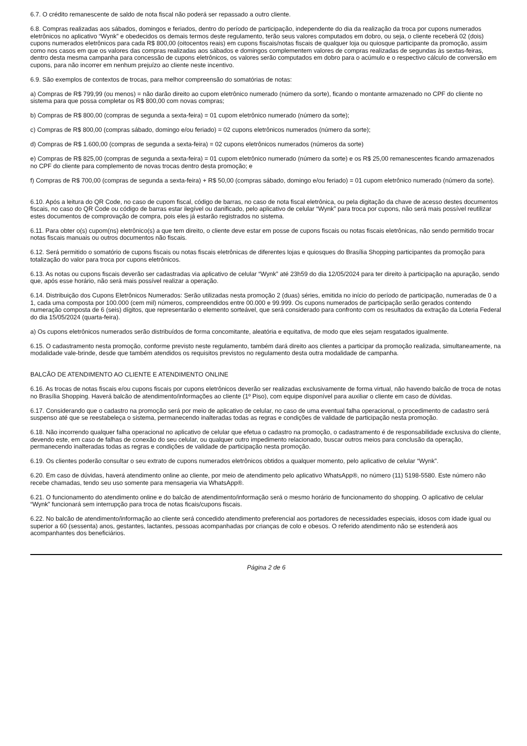6.7. O crédito remanescente de saldo de nota fiscal não poderá ser repassado a outro cliente.
6.8. Compras realizadas aos sábados, domingos e feriados, dentro do período de participação, independente do dia da realização da troca por cupons numerados eletrônicos no aplicativo “Wynk” e obedecidos os demais termos deste regulamento, terão seus valores computados em dobro, ou seja, o cliente receberá 02 (dois) cupons numerados eletrônicos para cada R$ 800,00 (oitocentos reais) em cupons fiscais/notas fiscais de qualquer loja ou quiosque participante da promoção, assim como nos casos em que os valores das compras realizadas aos sábados e domingos complementem valores de compras realizadas de segundas às sextas-feiras, dentro desta mesma campanha para concessão de cupons eletrônicos, os valores serão computados em dobro para o acúmulo e o respectivo cálculo de conversão em cupons, para não incorrer em nenhum prejuízo ao cliente neste incentivo.
6.9. São exemplos de contextos de trocas, para melhor compreensão do somatórias de notas:
a) Compras de R$ 799,99 (ou menos) = não darão direito ao cupom eletrônico numerado (número da sorte), ficando o montante armazenado no CPF do cliente no sistema para que possa completar os R$ 800,00 com novas compras;
b) Compras de R$ 800,00 (compras de segunda a sexta-feira) = 01 cupom eletrônico numerado (número da sorte);
c) Compras de R$ 800,00 (compras sábado, domingo e/ou feriado) = 02 cupons eletrônicos numerados (número da sorte);
d) Compras de R$ 1.600,00 (compras de segunda a sexta-feira) = 02 cupons eletrônicos numerados (números da sorte)
e) Compras de R$ 825,00 (compras de segunda a sexta-feira) = 01 cupom eletrônico numerado (número da sorte) e os R$ 25,00 remanescentes ficando armazenados no CPF do cliente para complemento de novas trocas dentro desta promoção; e
f) Compras de R$ 700,00 (compras de segunda a sexta-feira) + R$ 50,00 (compras sábado, domingo e/ou feriado) = 01 cupom eletrônico numerado (número da sorte).
6.10. Após a leitura do QR Code, no caso de cupom fiscal, código de barras, no caso de nota fiscal eletrônica, ou pela digitação da chave de acesso destes documentos fiscais, no caso do QR Code ou código de barras estar ilegível ou danificado, pelo aplicativo de celular “Wynk” para troca por cupons, não será mais possível reutilizar estes documentos de comprovação de compra, pois eles já estarão registrados no sistema.
6.11. Para obter o(s) cupom(ns) eletrônico(s) a que tem direito, o cliente deve estar em posse de cupons fiscais ou notas fiscais eletrônicas, não sendo permitido trocar notas fiscais manuais ou outros documentos não fiscais.
6.12. Será permitido o somatório de cupons fiscais ou notas fiscais eletrônicas de diferentes lojas e quiosques do Brasília Shopping participantes da promoção para totalização do valor para troca por cupons eletrônicos.
6.13. As notas ou cupons fiscais deverão ser cadastradas via aplicativo de celular “Wynk” até 23h59 do dia 12/05/2024 para ter direito à participação na apuração, sendo que, após esse horário, não será mais possível realizar a operação.
6.14. Distribuição dos Cupons Eletrônicos Numerados: Serão utilizadas nesta promoção 2 (duas) séries, emitida no início do período de participação, numeradas de 0 a 1, cada uma composta por 100.000 (cem mil) números, compreendidos entre 00.000 e 99.999. Os cupons numerados de participação serão gerados contendo numeração composta de 6 (seis) dígitos, que representarão o elemento sorteável, que será considerado para confronto com os resultados da extração da Loteria Federal do dia 15/05/2024 (quarta-feira).
a) Os cupons eletrônicos numerados serão distribuídos de forma concomitante, aleatória e equitativa, de modo que eles sejam resgatados igualmente.
6.15. O cadastramento nesta promoção, conforme previsto neste regulamento, também dará direito aos clientes a participar da promoção realizada, simultaneamente, na modalidade vale-brinde, desde que também atendidos os requisitos previstos no regulamento desta outra modalidade de campanha.
BALCÃO DE ATENDIMENTO AO CLIENTE E ATENDIMENTO ONLINE
6.16. As trocas de notas fiscais e/ou cupons fiscais por cupons eletrônicos deverão ser realizadas exclusivamente de forma virtual, não havendo balcão de troca de notas no Brasília Shopping. Haverá balcão de atendimento/informações ao cliente (1º Piso), com equipe disponível para auxiliar o cliente em caso de dúvidas.
6.17. Considerando que o cadastro na promoção será por meio de aplicativo de celular, no caso de uma eventual falha operacional, o procedimento de cadastro será suspenso até que se reestabeleça o sistema, permanecendo inalteradas todas as regras e condições de validade de participação nesta promoção.
6.18. Não incorrendo qualquer falha operacional no aplicativo de celular que efetua o cadastro na promoção, o cadastramento é de responsabilidade exclusiva do cliente, devendo este, em caso de falhas de conexão do seu celular, ou qualquer outro impedimento relacionado, buscar outros meios para conclusão da operação, permanecendo inalteradas todas as regras e condições de validade de participação nesta promoção.
6.19. Os clientes poderão consultar o seu extrato de cupons numerados eletrônicos obtidos a qualquer momento, pelo aplicativo de celular “Wynk”.
6.20. Em caso de dúvidas, haverá atendimento online ao cliente, por meio de atendimento pelo aplicativo WhatsApp®, no número (11) 5198-5580. Este número não recebe chamadas, tendo seu uso somente para mensageria via WhatsApp®.
6.21. O funcionamento do atendimento online e do balcão de atendimento/informação será o mesmo horário de funcionamento do shopping. O aplicativo de celular “Wynk” funcionará sem interrupção para troca de notas ficais/cupons fiscais.
6.22. No balcão de atendimento/informação ao cliente será concedido atendimento preferencial aos portadores de necessidades especiais, idosos com idade igual ou superior a 60 (sessenta) anos, gestantes, lactantes, pessoas acompanhadas por crianças de colo e obesos. O referido atendimento não se estenderá aos acompanhantes dos beneficiários.
Página 2 de 6